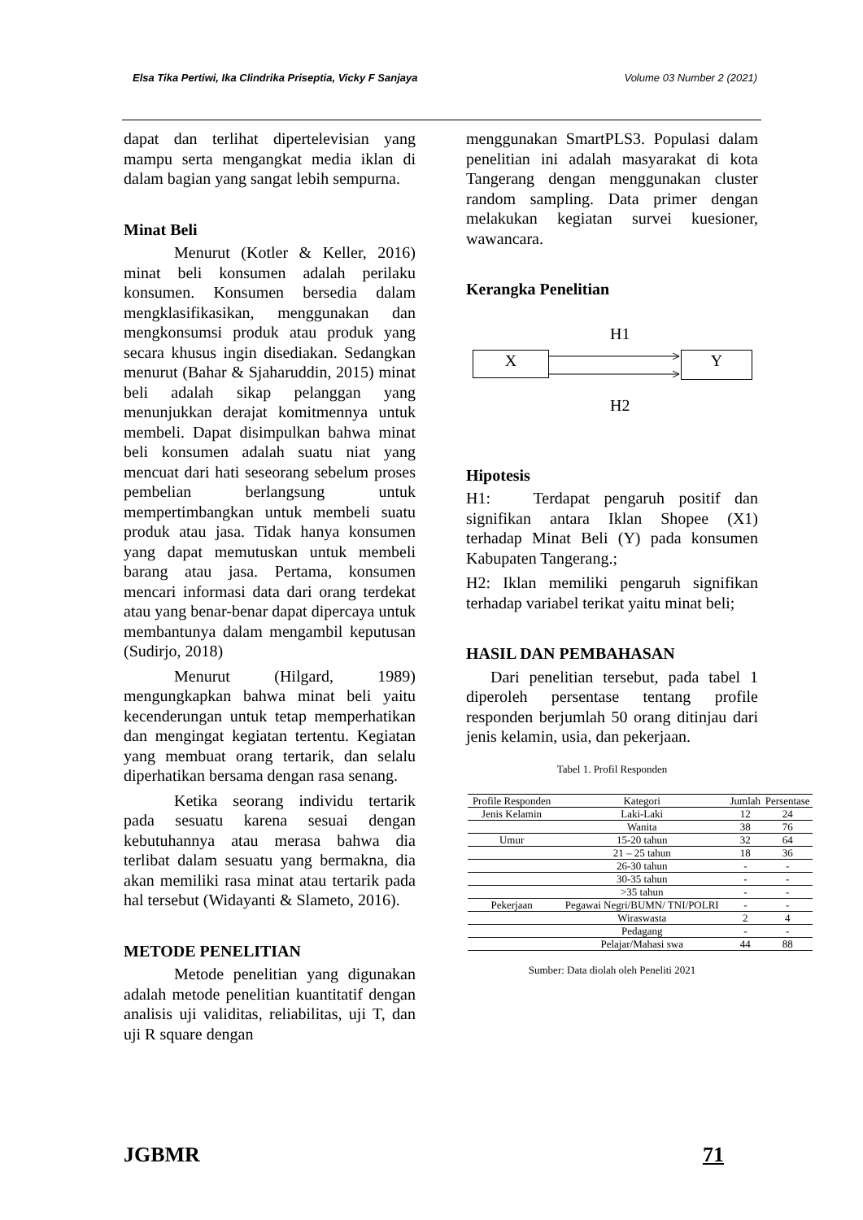Elsa Tika Pertiwi, Ika Clindrika Priseptia, Vicky F Sanjaya Volume 03 Number 2 (2021)
dapat dan terlihat dipertelevisian yang mampu serta mengangkat media iklan di dalam bagian yang sangat lebih sempurna.
Minat Beli
Menurut (Kotler & Keller, 2016) minat beli konsumen adalah perilaku konsumen. Konsumen bersedia dalam mengklasifikasikan, menggunakan dan mengkonsumsi produk atau produk yang secara khusus ingin disediakan. Sedangkan menurut (Bahar & Sjaharuddin, 2015) minat beli adalah sikap pelanggan yang menunjukkan derajat komitmennya untuk membeli. Dapat disimpulkan bahwa minat beli konsumen adalah suatu niat yang mencuat dari hati seseorang sebelum proses pembelian berlangsung untuk mempertimbangkan untuk membeli suatu produk atau jasa. Tidak hanya konsumen yang dapat memutuskan untuk membeli barang atau jasa. Pertama, konsumen mencari informasi data dari orang terdekat atau yang benar-benar dapat dipercaya untuk membantunya dalam mengambil keputusan (Sudirjo, 2018)
Menurut (Hilgard, 1989) mengungkapkan bahwa minat beli yaitu kecenderungan untuk tetap memperhatikan dan mengingat kegiatan tertentu. Kegiatan yang membuat orang tertarik, dan selalu diperhatikan bersama dengan rasa senang.
Ketika seorang individu tertarik pada sesuatu karena sesuai dengan kebutuhannya atau merasa bahwa dia terlibat dalam sesuatu yang bermakna, dia akan memiliki rasa minat atau tertarik pada hal tersebut (Widayanti & Slameto, 2016).
METODE PENELITIAN
Metode penelitian yang digunakan adalah metode penelitian kuantitatif dengan analisis uji validitas, reliabilitas, uji T, dan uji R square dengan
menggunakan SmartPLS3. Populasi dalam penelitian ini adalah masyarakat di kota Tangerang dengan menggunakan cluster random sampling. Data primer dengan melakukan kegiatan survei kuesioner, wawancara.
Kerangka Penelitian
H1
X Y
H2
Hipotesis
H1: Terdapat pengaruh positif dan signifikan antara Iklan Shopee (X1) terhadap Minat Beli (Y) pada konsumen Kabupaten Tangerang.;
H2: Iklan memiliki pengaruh signifikan terhadap variabel terikat yaitu minat beli;
HASIL DAN PEMBAHASAN
Dari penelitian tersebut, pada tabel 1 diperoleh persentase tentang profile responden berjumlah 50 orang ditinjau dari jenis kelamin, usia, dan pekerjaan.
Tabel 1. Profil Responden
| Profile Responden | Kategori | Jumlah | Persentase |
| --- | --- | --- | --- |
| Jenis Kelamin | Laki-Laki | 12 | 24 |
| | Wanita | 38 | 76 |
| Umur | 15-20 tahun | 32 | 64 |
| | 21 – 25 tahun | 18 | 36 |
| | 26-30 tahun | - | - |
| | 30-35 tahun | - | - |
| | >35 tahun | - | - |
| Pekerjaan | Pegawai Negri/BUMN/ TNI/POLRI | - | - |
| | Wiraswasta | 2 | 4 |
| | Pedagang | - | - |
| | Pelajar/Mahasi swa | 44 | 88 |
Sumber: Data diolah oleh Peneliti 2021
JGBMR 71